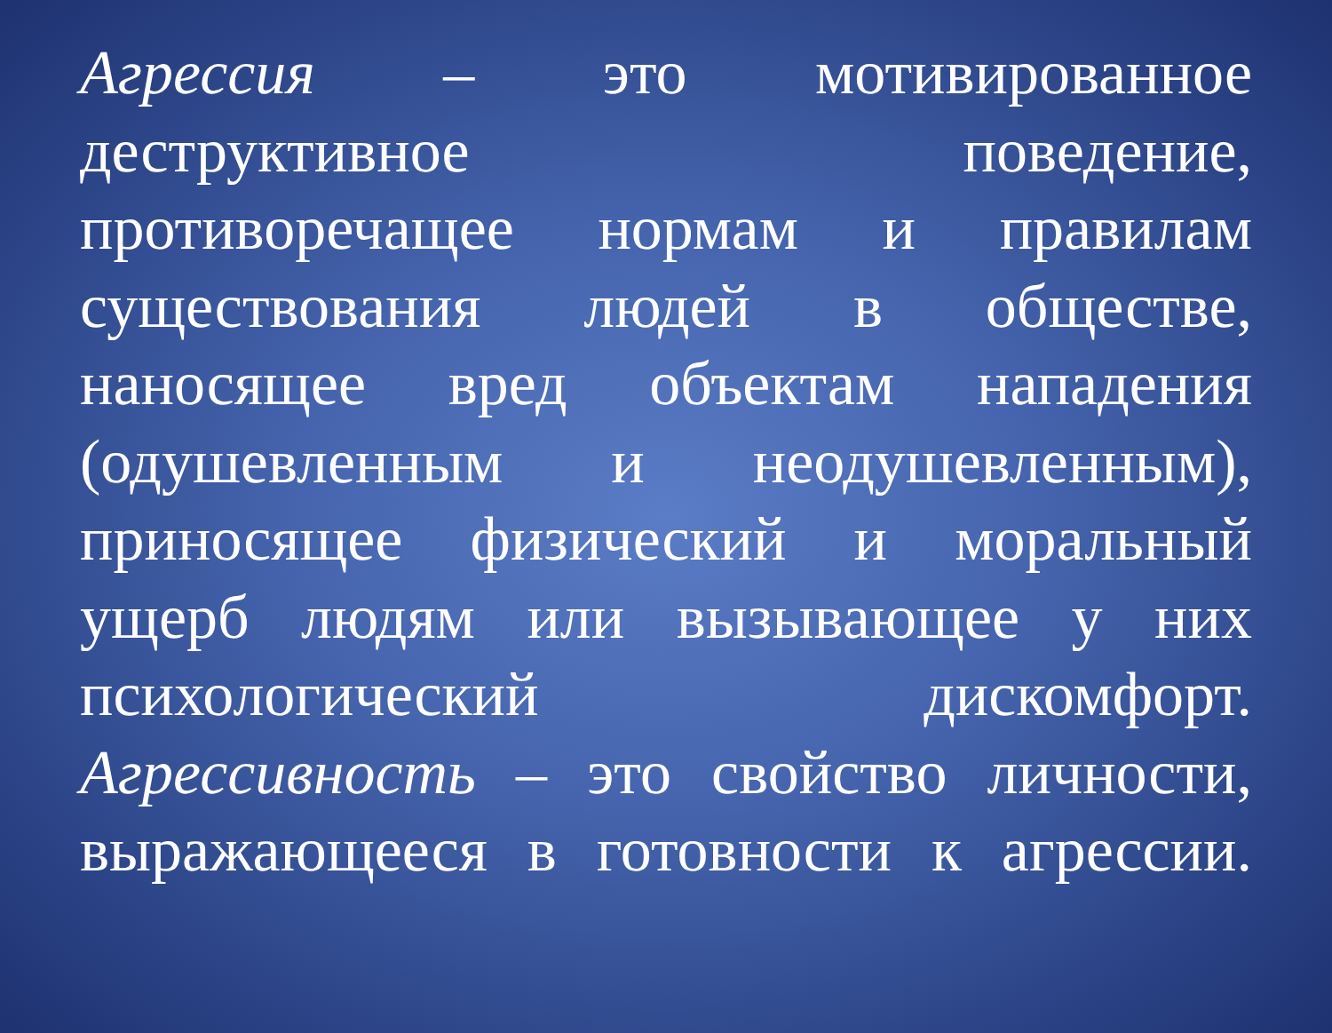Агрессия – это мотивированное
деструктивное поведение,
противоречащее нормам и правилам
существования людей в обществе,
наносящее вред объектам нападения
(одушевленным и неодушевленным),
приносящее физический и моральный
ущерб людям или вызывающее у них
психологический дискомфорт.
Агрессивность – это свойство личности,
выражающееся в готовности к агрессии.